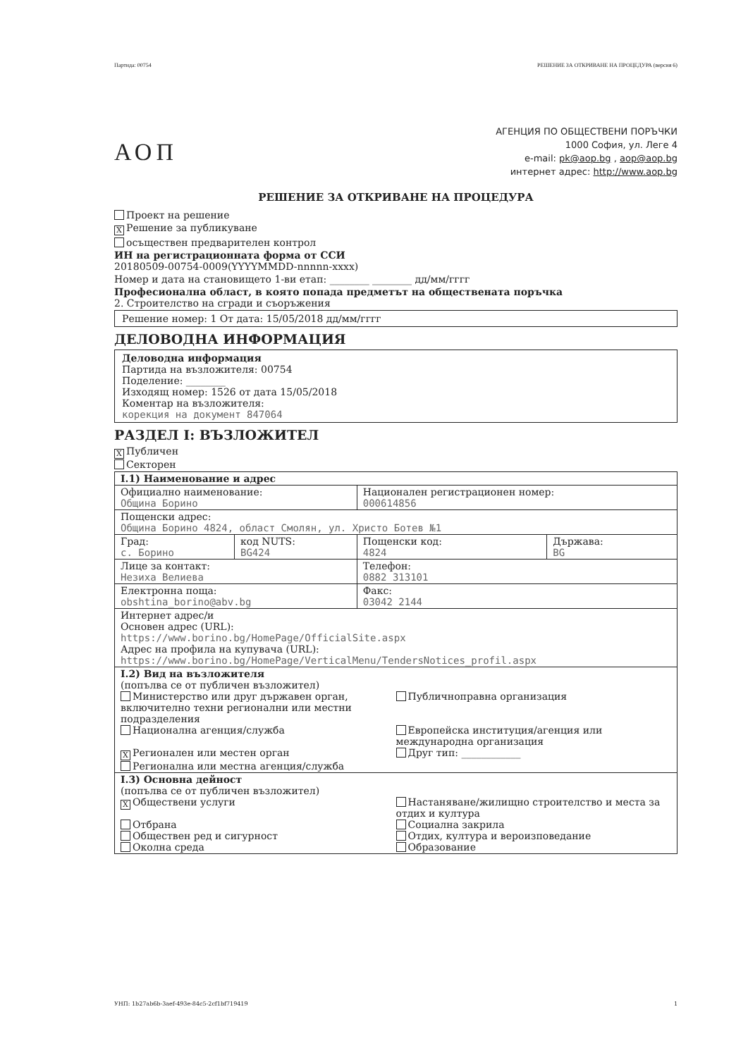Партида: 00754 РЕШЕНИЕ ЗА ОТКРИВАНЕ НА ПРОЦЕДУРА (версия 6)
АОП
АГЕНЦИЯ ПО ОБЩЕСТВЕНИ ПОРЪЧКИ
1000 София, ул. Леге 4
e-mail: pk@aop.bg , aop@aop.bg
интернет адрес: http://www.aop.bg
РЕШЕНИЕ ЗА ОТКРИВАНЕ НА ПРОЦЕДУРА
Проект на решение
X Решение за публикуване
осъществен предварителен контрол
ИН на регистрационната форма от ССИ
20180509-00754-0009(YYYYMMDD-nnnnn-xxxx)
Номер и дата на становището 1-ви етап: ________ ________ дд/мм/гггг
Професионална област, в която попада предметът на обществената поръчка
2. Строителство на сгради и съоръжения
Решение номер: 1 От дата: 15/05/2018 дд/мм/гггг
ДЕЛОВОДНА ИНФОРМАЦИЯ
Деловодна информация
Партида на възложителя: 00754
Поделение: ________
Изходящ номер: 1526 от дата 15/05/2018
Коментар на възложителя:
корекция на документ 847064
РАЗДЕЛ I: ВЪЗЛОЖИТЕЛ
X Публичен
Секторен
| I.1) Наименование и адрес | | | |
| Официално наименование: Община Борино | | Национален регистрационен номер: 000614856 | |
| Пощенски адрес: Община Борино 4824, област Смолян, ул. Христо Ботев №1 | | | |
| Град: с. Борино | код NUTS: BG424 | Пощенски код: 4824 | Държава: BG |
| Лице за контакт: Незиха Велиева | | Телефон: 0882 313101 | |
| Електронна поща: obshtina_borino@abv.bg | | Факс: 03042 2144 | |
| Интернет адрес/и Основен адрес (URL): https://www.borino.bg/HomePage/OfficialSite.aspx Адрес на профила на купувача (URL): https://www.borino.bg/HomePage/VerticalMenu/TendersNotices_profil.aspx | | | |
| I.2) Вид на възложителя (попълва се от публичен възложител) Министерство или друг държавен орган, включително техни регионални или местни подразделения Публичноправна организация Национална агенция/служба Европейска институция/агенция или международна организация X Регионален или местен орган Регионална или местна агенция/служба Друг тип: ____________ | | | |
| I.3) Основна дейност (попълва се от публичен възложител) X Обществени услуги Настаняване/жилищно строителство и места за отдих и култура Отбрана Обществен ред и сигурност Околна среда Социална закрила Отдих, култура и вероизповедание Образование | | | |
УНП: 1b27ab6b-3aef-493e-84c5-2cf1bf719419 1